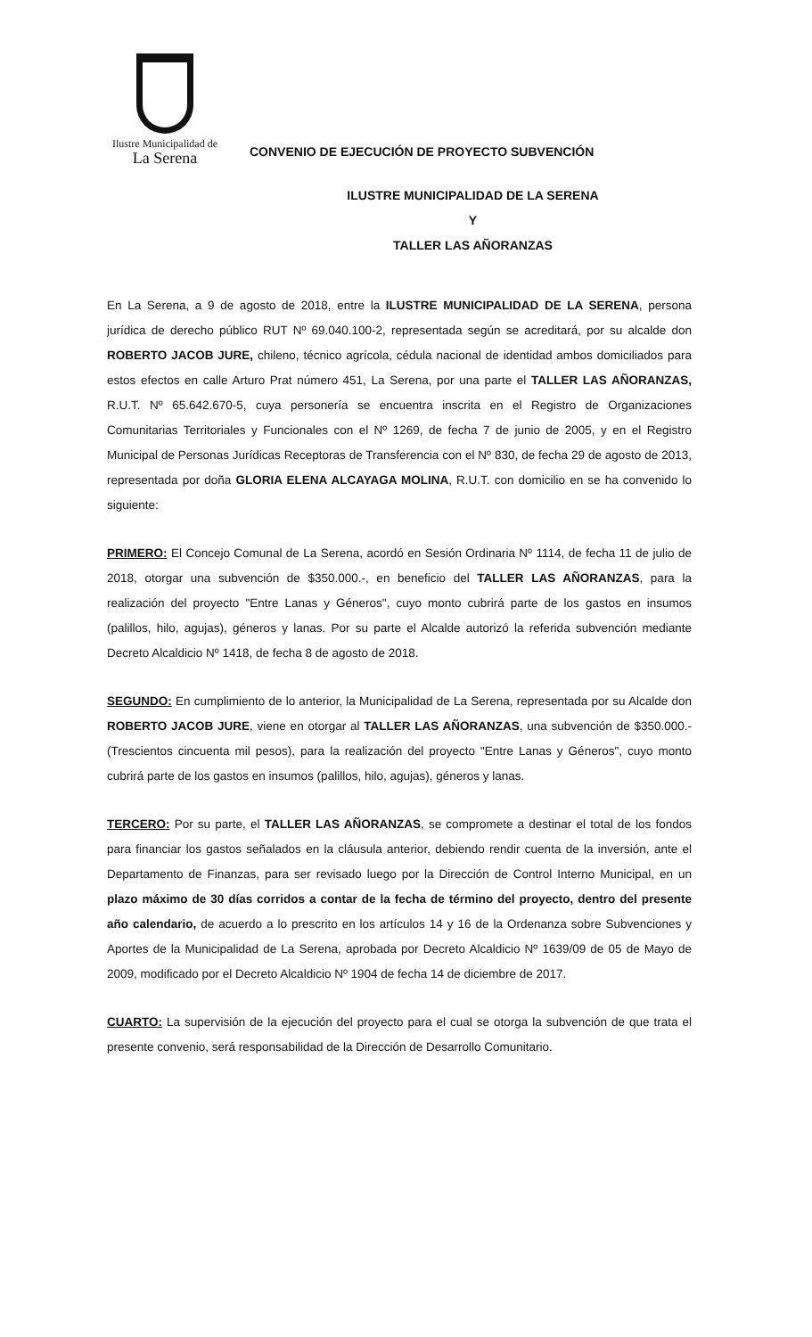Ilustre Municipalidad de
La Serena
CONVENIO DE EJECUCIÓN DE PROYECTO SUBVENCIÓN
ILUSTRE MUNICIPALIDAD DE LA SERENA
Y
TALLER LAS AÑORANZAS
En La Serena, a 9 de agosto de 2018, entre la ILUSTRE MUNICIPALIDAD DE LA SERENA, persona jurídica de derecho público RUT Nº 69.040.100-2, representada según se acreditará, por su alcalde don ROBERTO JACOB JURE, chileno, técnico agrícola, cédula nacional de identidad ambos domiciliados para estos efectos en calle Arturo Prat número 451, La Serena, por una parte el TALLER LAS AÑORANZAS, R.U.T. Nº 65.642.670-5, cuya personería se encuentra inscrita en el Registro de Organizaciones Comunitarias Territoriales y Funcionales con el Nº 1269, de fecha 7 de junio de 2005, y en el Registro Municipal de Personas Jurídicas Receptoras de Transferencia con el Nº 830, de fecha 29 de agosto de 2013, representada por doña GLORIA ELENA ALCAYAGA MOLINA, R.U.T. con domicilio en se ha convenido lo siguiente:
PRIMERO: El Concejo Comunal de La Serena, acordó en Sesión Ordinaria Nº 1114, de fecha 11 de julio de 2018, otorgar una subvención de $350.000.-, en beneficio del TALLER LAS AÑORANZAS, para la realización del proyecto "Entre Lanas y Géneros", cuyo monto cubrirá parte de los gastos en insumos (palillos, hilo, agujas), géneros y lanas. Por su parte el Alcalde autorizó la referida subvención mediante Decreto Alcaldicio Nº 1418, de fecha 8 de agosto de 2018.
SEGUNDO: En cumplimiento de lo anterior, la Municipalidad de La Serena, representada por su Alcalde don ROBERTO JACOB JURE, viene en otorgar al TALLER LAS AÑORANZAS, una subvención de $350.000.- (Trescientos cincuenta mil pesos), para la realización del proyecto "Entre Lanas y Géneros", cuyo monto cubrirá parte de los gastos en insumos (palillos, hilo, agujas), géneros y lanas.
TERCERO: Por su parte, el TALLER LAS AÑORANZAS, se compromete a destinar el total de los fondos para financiar los gastos señalados en la cláusula anterior, debiendo rendir cuenta de la inversión, ante el Departamento de Finanzas, para ser revisado luego por la Dirección de Control Interno Municipal, en un plazo máximo de 30 días corridos a contar de la fecha de término del proyecto, dentro del presente año calendario, de acuerdo a lo prescrito en los artículos 14 y 16 de la Ordenanza sobre Subvenciones y Aportes de la Municipalidad de La Serena, aprobada por Decreto Alcaldicio Nº 1639/09 de 05 de Mayo de 2009, modificado por el Decreto Alcaldicio Nº 1904 de fecha 14 de diciembre de 2017.
CUARTO: La supervisión de la ejecución del proyecto para el cual se otorga la subvención de que trata el presente convenio, será responsabilidad de la Dirección de Desarrollo Comunitario.